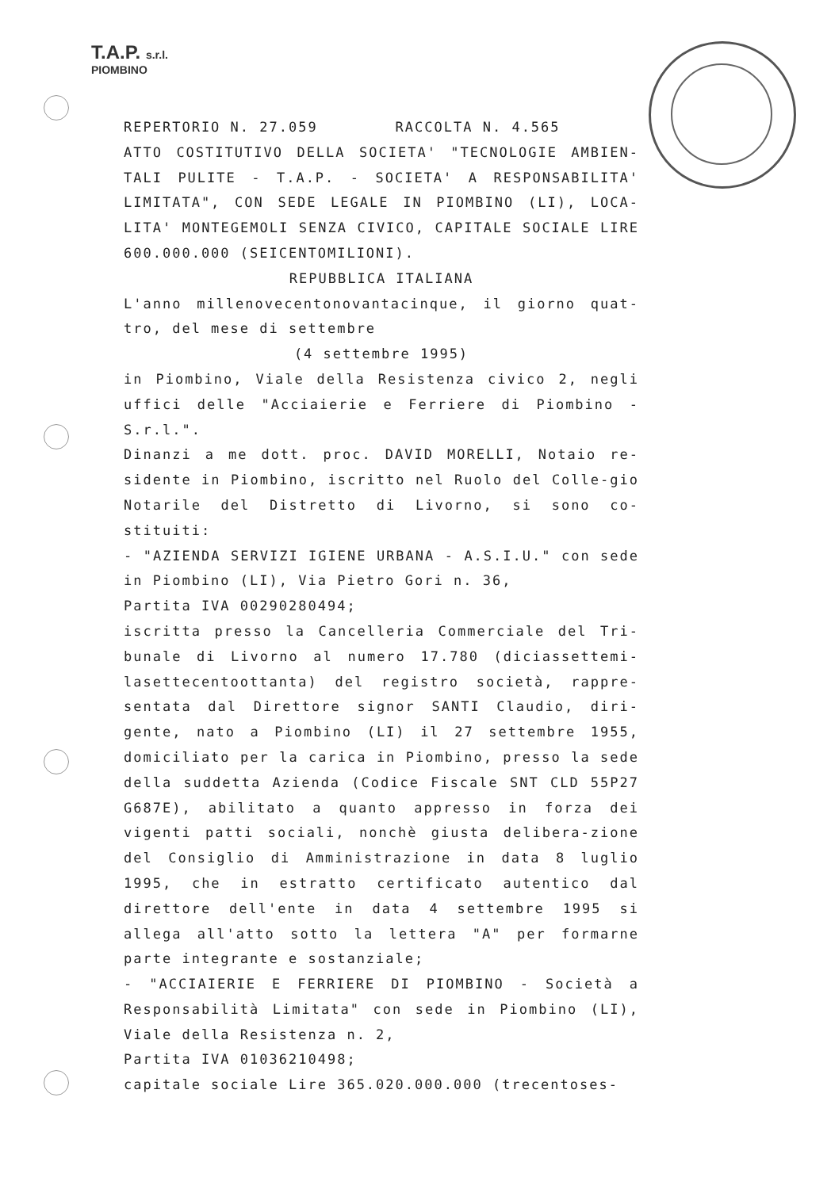T.A.P. s.r.l.
PIOMBINO
REPERTORIO N. 27.059 RACCOLTA N. 4.565
ATTO COSTITUTIVO DELLA SOCIETA' "TECNOLOGIE AMBIEN-TALI PULITE - T.A.P. - SOCIETA' A RESPONSABILITA' LIMITATA", CON SEDE LEGALE IN PIOMBINO (LI), LOCA-LITA' MONTEGEMOLI SENZA CIVICO, CAPITALE SOCIALE LIRE 600.000.000 (SEICENTOMILIONI).
REPUBBLICA ITALIANA
L'anno millenovecentonovantacinque, il giorno quat-tro, del mese di settembre
(4 settembre 1995)
in Piombino, Viale della Resistenza civico 2, negli uffici delle "Acciaierie e Ferriere di Piombino - S.r.l.".
Dinanzi a me dott. proc. DAVID MORELLI, Notaio re-sidente in Piombino, iscritto nel Ruolo del Colle-gio Notarile del Distretto di Livorno, si sono co-stituiti:
- "AZIENDA SERVIZI IGIENE URBANA - A.S.I.U." con sede in Piombino (LI), Via Pietro Gori n. 36,
Partita IVA 00290280494;
iscritta presso la Cancelleria Commerciale del Tri-bunale di Livorno al numero 17.780 (diciassettemi-lasettecentoottanta) del registro società, rappre-sentata dal Direttore signor SANTI Claudio, diri-gente, nato a Piombino (LI) il 27 settembre 1955, domiciliato per la carica in Piombino, presso la sede della suddetta Azienda (Codice Fiscale SNT CLD 55P27 G687E), abilitato a quanto appresso in forza dei vigenti patti sociali, nonchè giusta delibera-zione del Consiglio di Amministrazione in data 8 luglio 1995, che in estratto certificato autentico dal direttore dell'ente in data 4 settembre 1995 si allega all'atto sotto la lettera "A" per formarne parte integrante e sostanziale;
- "ACCIAIERIE E FERRIERE DI PIOMBINO - Società a Responsabilità Limitata" con sede in Piombino (LI), Viale della Resistenza n. 2,
Partita IVA 01036210498;
capitale sociale Lire 365.020.000.000 (trecentoses-